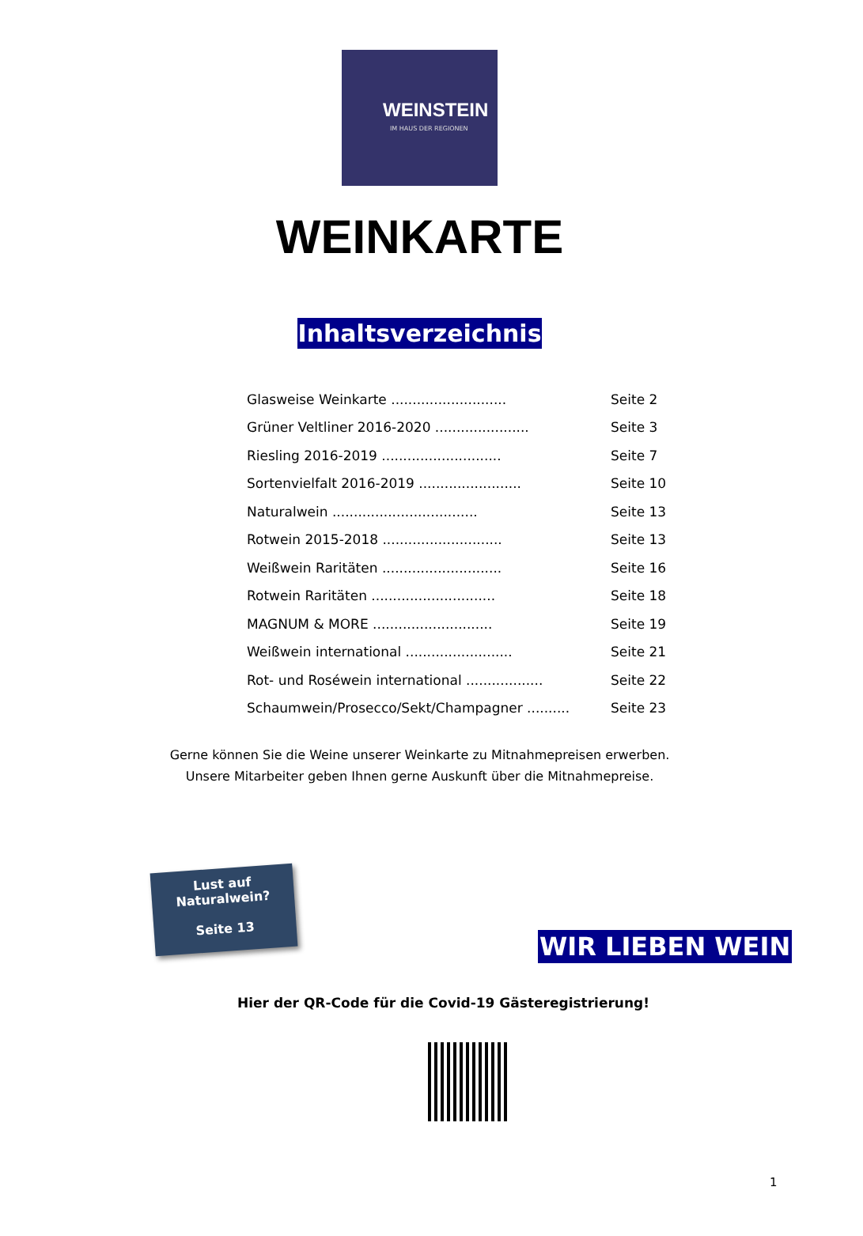WEINSTEIN
IM HAUS DER REGIONEN
WEINKARTE
Inhaltsverzeichnis
| Glasweise Weinkarte ........................... | Seite 2 |
| Grüner Veltliner 2016-2020 ...................... | Seite 3 |
| Riesling 2016-2019 ............................ | Seite 7 |
| Sortenvielfalt 2016-2019 ........................ | Seite 10 |
| Naturalwein .................................. | Seite 13 |
| Rotwein 2015-2018 ............................ | Seite 13 |
| Weißwein Raritäten ............................ | Seite 16 |
| Rotwein Raritäten ............................. | Seite 18 |
| MAGNUM & MORE ............................ | Seite 19 |
| Weißwein international ......................... | Seite 21 |
| Rot- und Roséwein international .................. | Seite 22 |
| Schaumwein/Prosecco/Sekt/Champagner .......... | Seite 23 |
Gerne können Sie die Weine unserer Weinkarte zu Mitnahmepreisen erwerben.
Unsere Mitarbeiter geben Ihnen gerne Auskunft über die Mitnahmepreise.
Lust auf
Naturalwein?
Seite 13
WIR LIEBEN WEIN
Hier der QR-Code für die Covid-19 Gästeregistrierung!
1